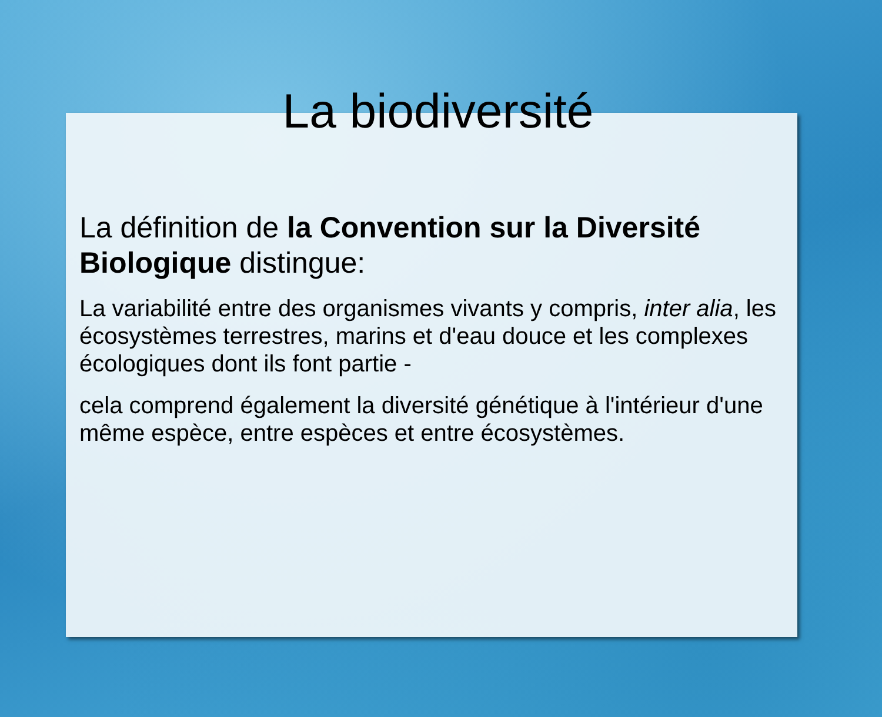La biodiversité
La définition de la Convention sur la Diversité Biologique distingue:
La variabilité entre des organismes vivants y compris, inter alia, les écosystèmes terrestres, marins et d'eau douce et les complexes écologiques dont ils font partie -
cela comprend également la diversité génétique à l'intérieur d'une même espèce, entre espèces et entre écosystèmes.